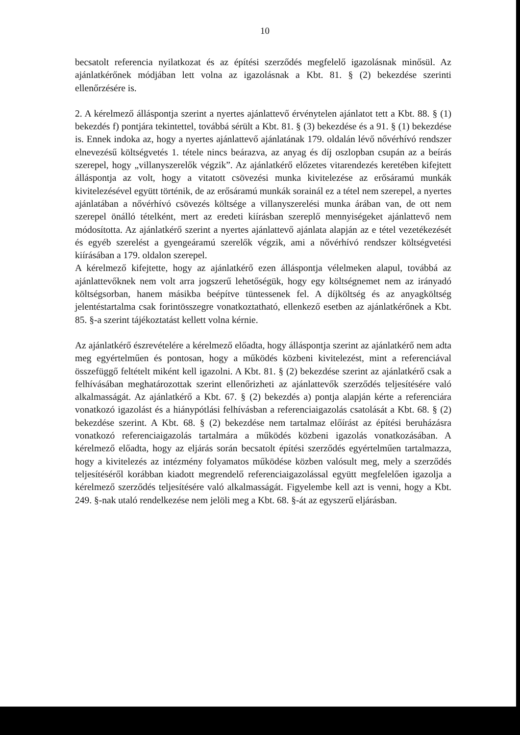10
becsatolt referencia nyilatkozat és az építési szerződés megfelelő igazolásnak minősül. Az ajánlatkérőnek módjában lett volna az igazolásnak a Kbt. 81. § (2) bekezdése szerinti ellenőrzésére is.
2. A kérelmező álláspontja szerint a nyertes ajánlattevő érvénytelen ajánlatot tett a Kbt. 88. § (1) bekezdés f) pontjára tekintettel, továbbá sérült a Kbt. 81. § (3) bekezdése és a 91. § (1) bekezdése is. Ennek indoka az, hogy a nyertes ajánlattevő ajánlatának 179. oldalán lévő nővérhívó rendszer elnevezésű költségvetés 1. tétele nincs beárazva, az anyag és díj oszlopban csupán az a beírás szerepel, hogy „villanyszerelők végzik”. Az ajánlatkérő előzetes vitarendezés keretében kifejtett álláspontja az volt, hogy a vitatott csövezési munka kivitelezése az erősáramú munkák kivitelezésével együtt történik, de az erősáramú munkák sorainál ez a tétel nem szerepel, a nyertes ajánlatában a nővérhívó csövezés költsége a villanyszerelési munka árában van, de ott nem szerepel önálló tételként, mert az eredeti kiírásban szereplő mennyiségeket ajánlattevő nem módosította. Az ajánlatkérő szerint a nyertes ajánlattevő ajánlata alapján az e tétel vezetékezését és egyéb szerelést a gyengeáramú szerelők végzik, ami a nővérhívó rendszer költségvetési kiírásában a 179. oldalon szerepel.
A kérelmező kifejtette, hogy az ajánlatkérő ezen álláspontja vélelmeken alapul, továbbá az ajánlattevőknek nem volt arra jogszerű lehetőségük, hogy egy költségnemet nem az irányadó költségsorban, hanem másikba beépítve tüntessenek fel. A díjköltség és az anyagköltség jelentéstartalma csak forintösszegre vonatkoztatható, ellenkező esetben az ajánlatkérőnek a Kbt. 85. §-a szerint tájékoztatást kellett volna kérnie.
Az ajánlatkérő észrevételére a kérelmező előadta, hogy álláspontja szerint az ajánlatkérő nem adta meg egyértelműen és pontosan, hogy a működés közbeni kivitelezést, mint a referenciával összefüggő feltételt miként kell igazolni. A Kbt. 81. § (2) bekezdése szerint az ajánlatkérő csak a felhívásában meghatározottak szerint ellenőrizheti az ajánlattevők szerződés teljesítésére való alkalmasságát. Az ajánlatkérő a Kbt. 67. § (2) bekezdés a) pontja alapján kérte a referenciára vonatkozó igazolást és a hiánypótlási felhívásban a referenciaigazolás csatolását a Kbt. 68. § (2) bekezdése szerint. A Kbt. 68. § (2) bekezdése nem tartalmaz előírást az építési beruházásra vonatkozó referenciaigazolás tartalmára a működés közbeni igazolás vonatkozásában. A kérelmező előadta, hogy az eljárás során becsatolt építési szerződés egyértelműen tartalmazza, hogy a kivitelezés az intézmény folyamatos működése közben valósult meg, mely a szerződés teljesítéséről korábban kiadott megrendelő referenciaigazolással együtt megfelelően igazolja a kérelmező szerződés teljesítésére való alkalmasságát. Figyelembe kell azt is venni, hogy a Kbt. 249. §-nak utaló rendelkezése nem jelöli meg a Kbt. 68. §-át az egyszerű eljárásban.